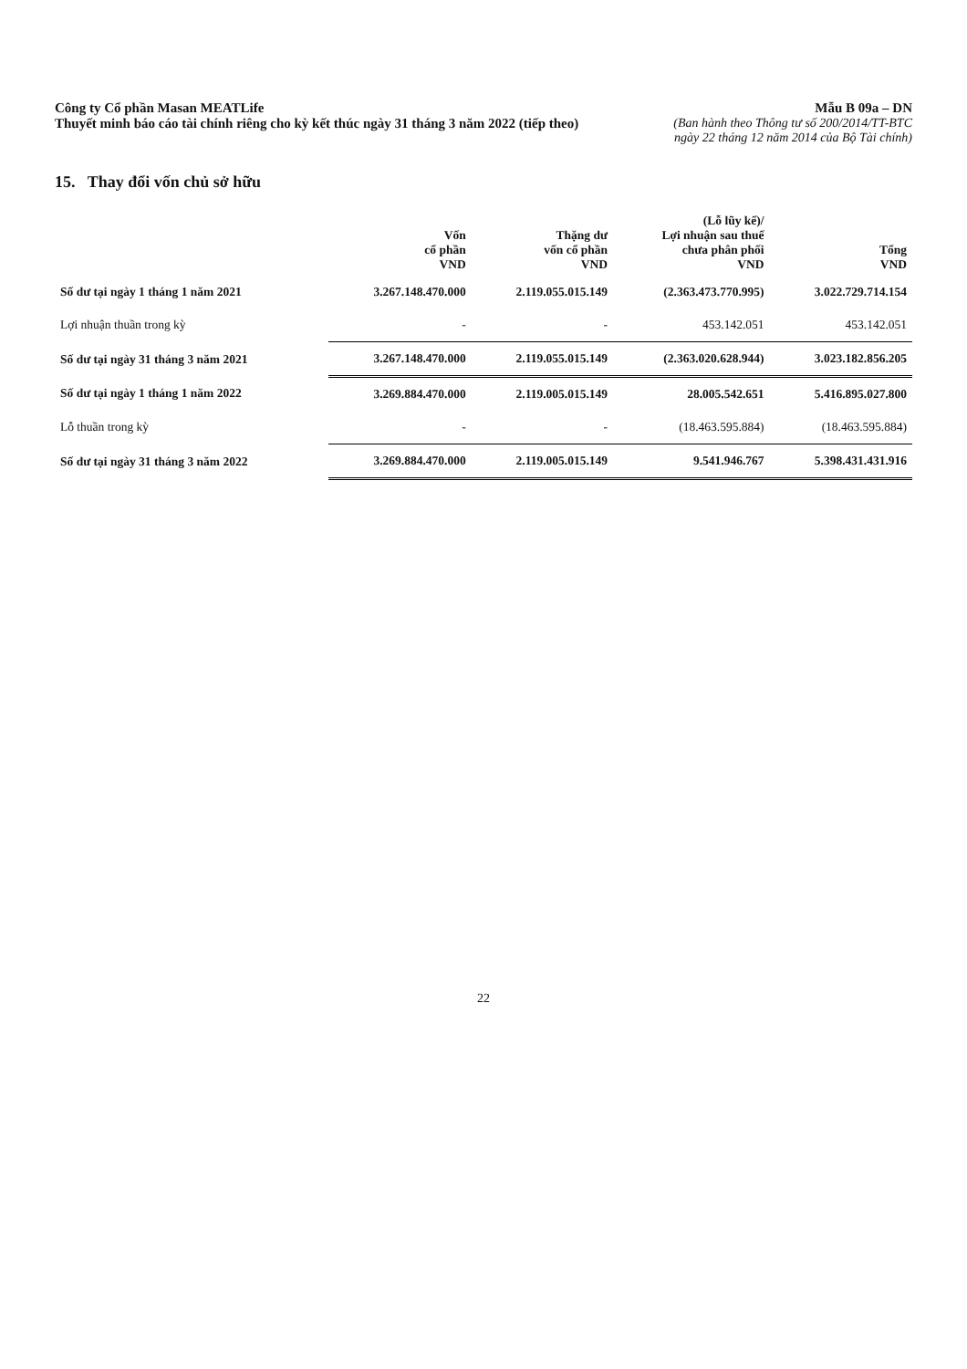Công ty Cổ phần Masan MEATLife
Thuyết minh báo cáo tài chính riêng cho kỳ kết thúc ngày 31 tháng 3 năm 2022 (tiếp theo)
Mẫu B 09a – DN
(Ban hành theo Thông tư số 200/2014/TT-BTC
ngày 22 tháng 12 năm 2014 của Bộ Tài chính)
15. Thay đổi vốn chủ sở hữu
| | Vốn cổ phần VND | Thặng dư vốn cổ phần VND | (Lỗ lũy kế)/ Lợi nhuận sau thuế chưa phân phối VND | Tổng VND |
| --- | --- | --- | --- | --- |
| Số dư tại ngày 1 tháng 1 năm 2021 | 3.267.148.470.000 | 2.119.055.015.149 | (2.363.473.770.995) | 3.022.729.714.154 |
| Lợi nhuận thuần trong kỳ | - | - | 453.142.051 | 453.142.051 |
| Số dư tại ngày 31 tháng 3 năm 2021 | 3.267.148.470.000 | 2.119.055.015.149 | (2.363.020.628.944) | 3.023.182.856.205 |
| Số dư tại ngày 1 tháng 1 năm 2022 | 3.269.884.470.000 | 2.119.005.015.149 | 28.005.542.651 | 5.416.895.027.800 |
| Lỗ thuần trong kỳ | - | - | (18.463.595.884) | (18.463.595.884) |
| Số dư tại ngày 31 tháng 3 năm 2022 | 3.269.884.470.000 | 2.119.005.015.149 | 9.541.946.767 | 5.398.431.431.916 |
22